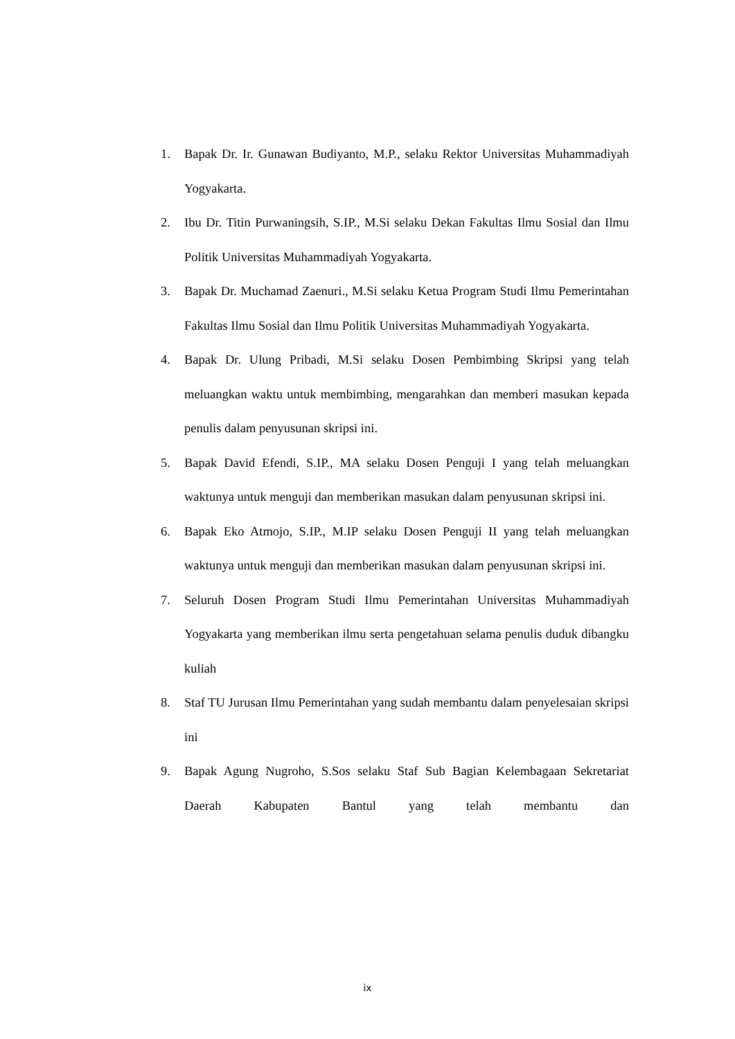1. Bapak Dr. Ir. Gunawan Budiyanto, M.P., selaku Rektor Universitas Muhammadiyah Yogyakarta.
2. Ibu Dr. Titin Purwaningsih, S.IP., M.Si selaku Dekan Fakultas Ilmu Sosial dan Ilmu Politik Universitas Muhammadiyah Yogyakarta.
3. Bapak Dr. Muchamad Zaenuri., M.Si selaku Ketua Program Studi Ilmu Pemerintahan Fakultas Ilmu Sosial dan Ilmu Politik Universitas Muhammadiyah Yogyakarta.
4. Bapak Dr. Ulung Pribadi, M.Si selaku Dosen Pembimbing Skripsi yang telah meluangkan waktu untuk membimbing, mengarahkan dan memberi masukan kepada penulis dalam penyusunan skripsi ini.
5. Bapak David Efendi, S.IP., MA selaku Dosen Penguji I yang telah meluangkan waktunya untuk menguji dan memberikan masukan dalam penyusunan skripsi ini.
6. Bapak Eko Atmojo, S.IP., M.IP selaku Dosen Penguji II yang telah meluangkan waktunya untuk menguji dan memberikan masukan dalam penyusunan skripsi ini.
7. Seluruh Dosen Program Studi Ilmu Pemerintahan Universitas Muhammadiyah Yogyakarta yang memberikan ilmu serta pengetahuan selama penulis duduk dibangku kuliah
8. Staf TU Jurusan Ilmu Pemerintahan yang sudah membantu dalam penyelesaian skripsi ini
9. Bapak Agung Nugroho, S.Sos selaku Staf Sub Bagian Kelembagaan Sekretariat Daerah Kabupaten Bantul yang telah membantu dan
ix